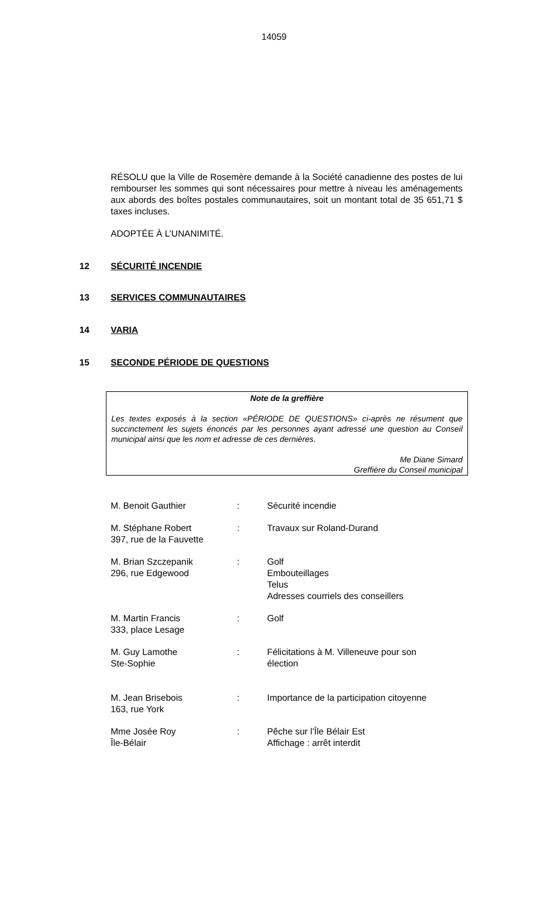14059
RÉSOLU que la Ville de Rosemère demande à la Société canadienne des postes de lui rembourser les sommes qui sont nécessaires pour mettre à niveau les aménagements aux abords des boîtes postales communautaires, soit un montant total de 35 651,71 $ taxes incluses.
ADOPTÉE À L’UNANIMITÉ.
12 SÉCURITÉ INCENDIE
13 SERVICES COMMUNAUTAIRES
14 VARIA
15 SECONDE PÉRIODE DE QUESTIONS
Note de la greffière
Les textes exposés à la section «PÉRIODE DE QUESTIONS» ci-après ne résument que succinctement les sujets énoncés par les personnes ayant adressé une question au Conseil municipal ainsi que les nom et adresse de ces dernières.
Me Diane Simard
Greffière du Conseil municipal
| M. Benoit Gauthier | : | Sécurité incendie |
| M. Stéphane Robert 397, rue de la Fauvette | : | Travaux sur Roland-Durand |
| M. Brian Szczepanik 296, rue Edgewood | : | Golf Embouteillages Telus Adresses courriels des conseillers |
| M. Martin Francis 333, place Lesage | : | Golf |
| M. Guy Lamothe Ste-Sophie | : | Félicitations à M. Villeneuve pour son élection |
| M. Jean Brisebois 163, rue York | : | Importance de la participation citoyenne |
| Mme Josée Roy Île-Bélair | : | Pêche sur l’Île Bélair Est Affichage : arrêt interdit |